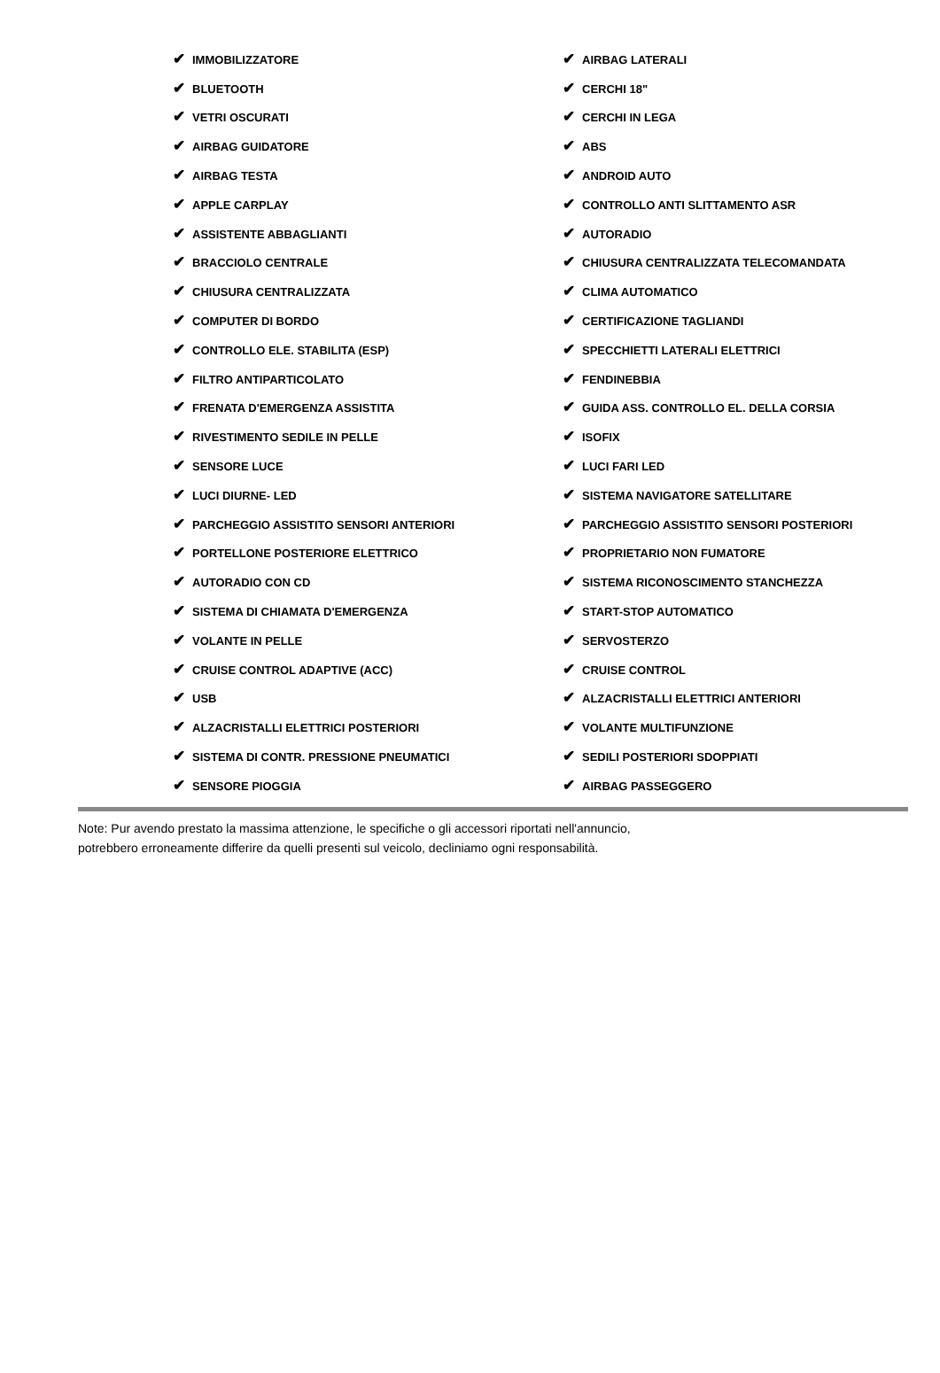| ✔ IMMOBILIZZATORE | ✔ AIRBAG LATERALI |
| ✔ BLUETOOTH | ✔ CERCHI 18" |
| ✔ VETRI OSCURATI | ✔ CERCHI IN LEGA |
| ✔ AIRBAG GUIDATORE | ✔ ABS |
| ✔ AIRBAG TESTA | ✔ ANDROID AUTO |
| ✔ APPLE CARPLAY | ✔ CONTROLLO ANTI SLITTAMENTO ASR |
| ✔ ASSISTENTE ABBAGLIANTI | ✔ AUTORADIO |
| ✔ BRACCIOLO CENTRALE | ✔ CHIUSURA CENTRALIZZATA TELECOMANDATA |
| ✔ CHIUSURA CENTRALIZZATA | ✔ CLIMA AUTOMATICO |
| ✔ COMPUTER DI BORDO | ✔ CERTIFICAZIONE TAGLIANDI |
| ✔ CONTROLLO ELE. STABILITA (ESP) | ✔ SPECCHIETTI LATERALI ELETTRICI |
| ✔ FILTRO ANTIPARTICOLATO | ✔ FENDINEBBIA |
| ✔ FRENATA D'EMERGENZA ASSISTITA | ✔ GUIDA ASS. CONTROLLO EL. DELLA CORSIA |
| ✔ RIVESTIMENTO SEDILE IN PELLE | ✔ ISOFIX |
| ✔ SENSORE LUCE | ✔ LUCI FARI LED |
| ✔ LUCI DIURNE- LED | ✔ SISTEMA NAVIGATORE SATELLITARE |
| ✔ PARCHEGGIO ASSISTITO SENSORI ANTERIORI | ✔ PARCHEGGIO ASSISTITO SENSORI POSTERIORI |
| ✔ PORTELLONE POSTERIORE ELETTRICO | ✔ PROPRIETARIO NON FUMATORE |
| ✔ AUTORADIO CON CD | ✔ SISTEMA RICONOSCIMENTO STANCHEZZA |
| ✔ SISTEMA DI CHIAMATA D'EMERGENZA | ✔ START-STOP AUTOMATICO |
| ✔ VOLANTE IN PELLE | ✔ SERVOSTERZO |
| ✔ CRUISE CONTROL ADAPTIVE (ACC) | ✔ CRUISE CONTROL |
| ✔ USB | ✔ ALZACRISTALLI ELETTRICI ANTERIORI |
| ✔ ALZACRISTALLI ELETTRICI POSTERIORI | ✔ VOLANTE MULTIFUNZIONE |
| ✔ SISTEMA DI CONTR. PRESSIONE PNEUMATICI | ✔ SEDILI POSTERIORI SDOPPIATI |
| ✔ SENSORE PIOGGIA | ✔ AIRBAG PASSEGGERO |
Note: Pur avendo prestato la massima attenzione, le specifiche o gli accessori riportati nell'annuncio,
potrebbero erroneamente differire da quelli presenti sul veicolo, decliniamo ogni responsabilità.